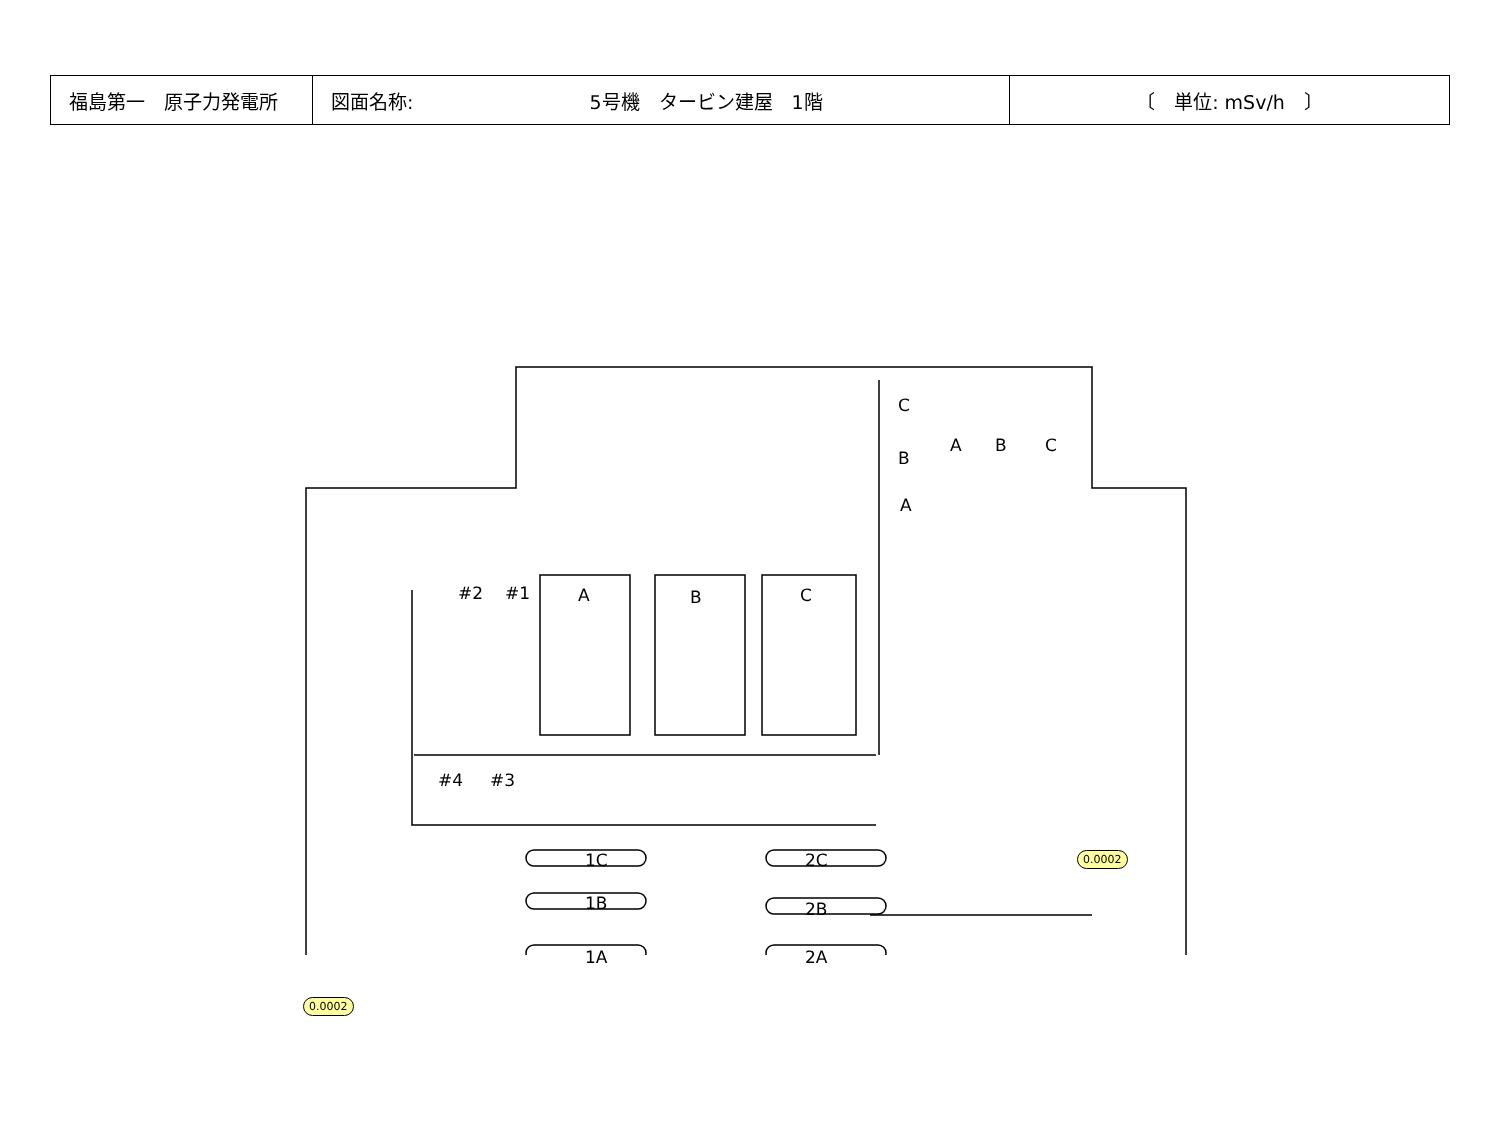| 福島第一 原子力発電所 | 図面名称: 5号機 タービン建屋 1階 | 〔 単位: mSv/h 〕 |
#2 #1
#4 #3
A B C
C
A B C
B
A
1C
1B
1A
2C
2B
2A
0.0002
0.0002